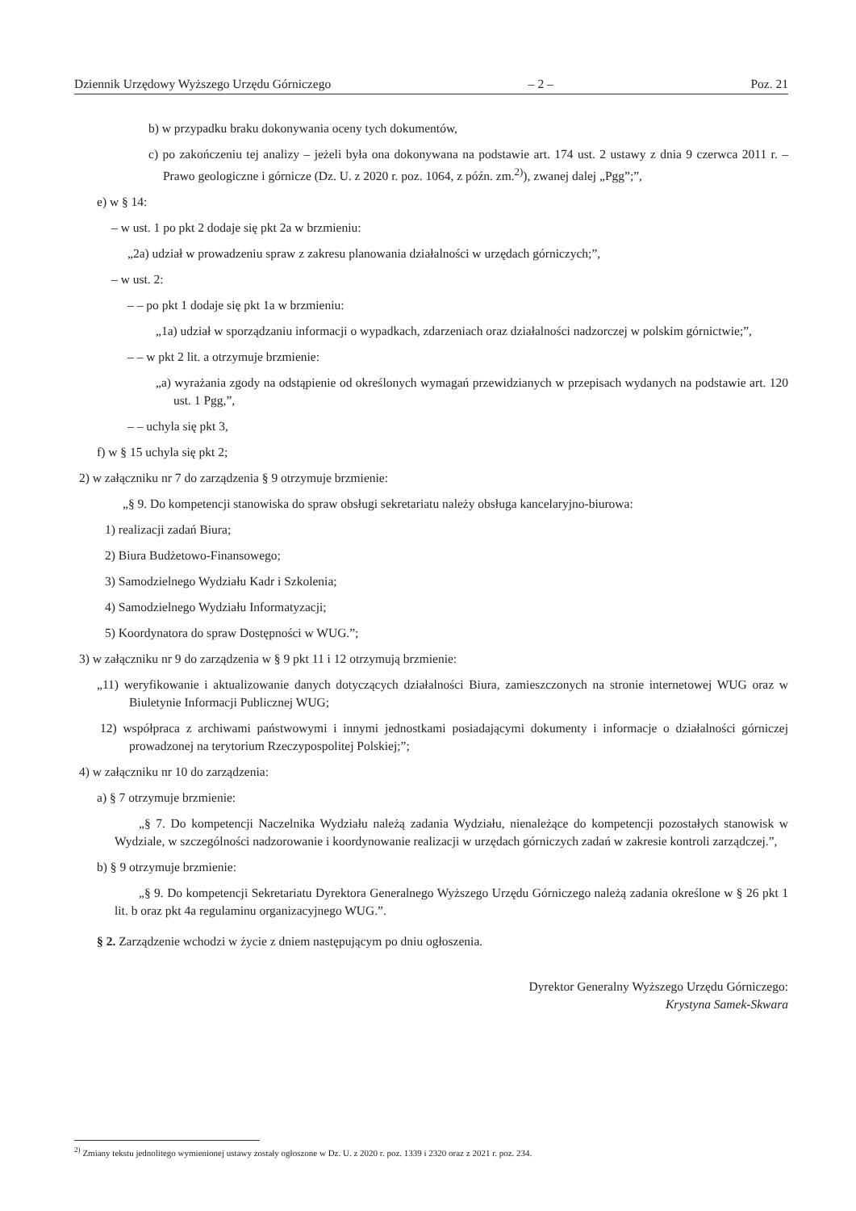Dziennik Urzędowy Wyższego Urzędu Górniczego – 2 – Poz. 21
b) w przypadku braku dokonywania oceny tych dokumentów,
c) po zakończeniu tej analizy – jeżeli była ona dokonywana na podstawie art. 174 ust. 2 ustawy z dnia 9 czerwca 2011 r. – Prawo geologiczne i górnicze (Dz. U. z 2020 r. poz. 1064, z późn. zm.<sup>2)</sup>), zwanej dalej „Pgg”;”,
e) w § 14:
– w ust. 1 po pkt 2 dodaje się pkt 2a w brzmieniu:
„2a) udział w prowadzeniu spraw z zakresu planowania działalności w urzędach górniczych;”,
– w ust. 2:
– – po pkt 1 dodaje się pkt 1a w brzmieniu:
„1a) udział w sporządzaniu informacji o wypadkach, zdarzeniach oraz działalności nadzorczej w polskim górnictwie;”,
– – w pkt 2 lit. a otrzymuje brzmienie:
„a) wyrażania zgody na odstąpienie od określonych wymagań przewidzianych w przepisach wydanych na podstawie art. 120 ust. 1 Pgg,”,
– – uchyla się pkt 3,
f) w § 15 uchyla się pkt 2;
2) w załączniku nr 7 do zarządzenia § 9 otrzymuje brzmienie:
„§ 9. Do kompetencji stanowiska do spraw obsługi sekretariatu należy obsługa kancelaryjno-biurowa:
1) realizacji zadań Biura;
2) Biura Budżetowo-Finansowego;
3) Samodzielnego Wydziału Kadr i Szkolenia;
4) Samodzielnego Wydziału Informatyzacji;
5) Koordynatora do spraw Dostępności w WUG.”;
3) w załączniku nr 9 do zarządzenia w § 9 pkt 11 i 12 otrzymują brzmienie:
„11) weryfikowanie i aktualizowanie danych dotyczących działalności Biura, zamieszczonych na stronie internetowej WUG oraz w Biuletynie Informacji Publicznej WUG;
12) współpraca z archiwami państwowymi i innymi jednostkami posiadającymi dokumenty i informacje o działalności górniczej prowadzonej na terytorium Rzeczypospolitej Polskiej;”;
4) w załączniku nr 10 do zarządzenia:
a) § 7 otrzymuje brzmienie:
„§ 7. Do kompetencji Naczelnika Wydziału należą zadania Wydziału, nienależące do kompetencji pozostałych stanowisk w Wydziale, w szczególności nadzorowanie i koordynowanie realizacji w urzędach górniczych zadań w zakresie kontroli zarządczej.”,
b) § 9 otrzymuje brzmienie:
„§ 9. Do kompetencji Sekretariatu Dyrektora Generalnego Wyższego Urzędu Górniczego należą zadania określone w § 26 pkt 1 lit. b oraz pkt 4a regulaminu organizacyjnego WUG.”.
§ 2. Zarządzenie wchodzi w życie z dniem następującym po dniu ogłoszenia.
Dyrektor Generalny Wyższego Urzędu Górniczego:
Krystyna Samek-Skwara
<sup>2)</sup> Zmiany tekstu jednolitego wymienionej ustawy zostały ogłoszone w Dz. U. z 2020 r. poz. 1339 i 2320 oraz z 2021 r. poz. 234.